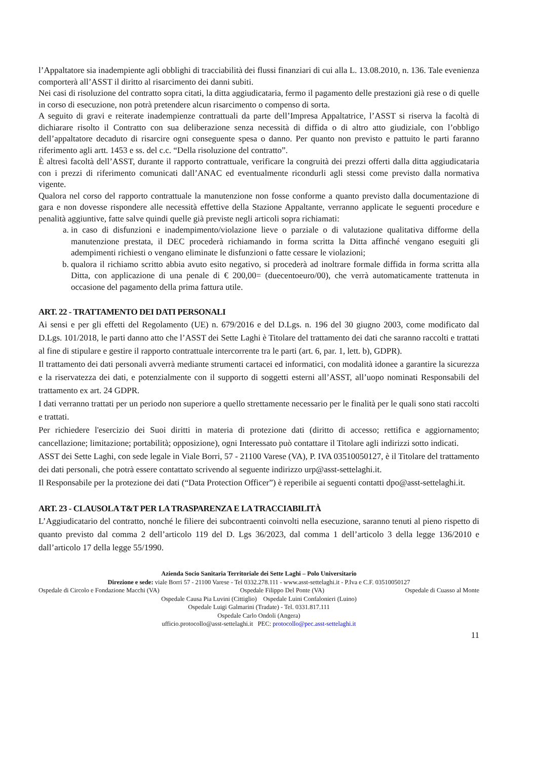l’Appaltatore sia inadempiente agli obblighi di tracciabilità dei flussi finanziari di cui alla L. 13.08.2010, n. 136. Tale evenienza comporterà all’ASST il diritto al risarcimento dei danni subiti.
Nei casi di risoluzione del contratto sopra citati, la ditta aggiudicataria, fermo il pagamento delle prestazioni già rese o di quelle in corso di esecuzione, non potrà pretendere alcun risarcimento o compenso di sorta.
A seguito di gravi e reiterate inadempienze contrattuali da parte dell’Impresa Appaltatrice, l’ASST si riserva la facoltà di dichiarare risolto il Contratto con sua deliberazione senza necessità di diffida o di altro atto giudiziale, con l’obbligo dell’appaltatore decaduto di risarcire ogni conseguente spesa o danno. Per quanto non previsto e pattuito le parti faranno riferimento agli artt. 1453 e ss. del c.c. “Della risoluzione del contratto”.
È altresì facoltà dell’ASST, durante il rapporto contrattuale, verificare la congruità dei prezzi offerti dalla ditta aggiudicataria con i prezzi di riferimento comunicati dall’ANAC ed eventualmente ricondurli agli stessi come previsto dalla normativa vigente.
Qualora nel corso del rapporto contrattuale la manutenzione non fosse conforme a quanto previsto dalla documentazione di gara e non dovesse rispondere alle necessità effettive della Stazione Appaltante, verranno applicate le seguenti procedure e penalità aggiuntive, fatte salve quindi quelle già previste negli articoli sopra richiamati:
a. in caso di disfunzioni e inadempimento/violazione lieve o parziale o di valutazione qualitativa difforme della manutenzione prestata, il DEC procederà richiamando in forma scritta la Ditta affinché vengano eseguiti gli adempimenti richiesti o vengano eliminate le disfunzioni o fatte cessare le violazioni;
b. qualora il richiamo scritto abbia avuto esito negativo, si procederà ad inoltrare formale diffida in forma scritta alla Ditta, con applicazione di una penale di € 200,00= (duecentoeuro/00), che verrà automaticamente trattenuta in occasione del pagamento della prima fattura utile.
ART. 22 - TRATTAMENTO DEI DATI PERSONALI
Ai sensi e per gli effetti del Regolamento (UE) n. 679/2016 e del D.Lgs. n. 196 del 30 giugno 2003, come modificato dal D.Lgs. 101/2018, le parti danno atto che l’ASST dei Sette Laghi è Titolare del trattamento dei dati che saranno raccolti e trattati al fine di stipulare e gestire il rapporto contrattuale intercorrente tra le parti (art. 6, par. 1, lett. b), GDPR).
Il trattamento dei dati personali avverrà mediante strumenti cartacei ed informatici, con modalità idonee a garantire la sicurezza e la riservatezza dei dati, e potenzialmente con il supporto di soggetti esterni all’ASST, all’uopo nominati Responsabili del trattamento ex art. 24 GDPR.
I dati verranno trattati per un periodo non superiore a quello strettamente necessario per le finalità per le quali sono stati raccolti e trattati.
Per richiedere l'esercizio dei Suoi diritti in materia di protezione dati (diritto di accesso; rettifica e aggiornamento; cancellazione; limitazione; portabilità; opposizione), ogni Interessato può contattare il Titolare agli indirizzi sotto indicati.
ASST dei Sette Laghi, con sede legale in Viale Borri, 57 - 21100 Varese (VA), P. IVA 03510050127, è il Titolare del trattamento dei dati personali, che potrà essere contattato scrivendo al seguente indirizzo urp@asst-settelaghi.it.
Il Responsabile per la protezione dei dati (“Data Protection Officer”) è reperibile ai seguenti contatti dpo@asst-settelaghi.it.
ART. 23 - CLAUSOLA T&T PER LA TRASPARENZA E LA TRACCIABILITÀ
L’Aggiudicatario del contratto, nonché le filiere dei subcontraenti coinvolti nella esecuzione, saranno tenuti al pieno rispetto di quanto previsto dal comma 2 dell’articolo 119 del D. Lgs 36/2023, dal comma 1 dell’articolo 3 della legge 136/2010 e dall’articolo 17 della legge 55/1990.
Azienda Socio Sanitaria Territoriale dei Sette Laghi – Polo Universitario
Direzione e sede: viale Borri 57 - 21100 Varese - Tel 0332.278.111 - www.asst-settelaghi.it - P.Iva e C.F. 03510050127
Ospedale di Circolo e Fondazione Macchi (VA) Ospedale Filippo Del Ponte (VA) Ospedale di Cuasso al Monte
Ospedale Causa Pia Luvini (Cittiglio) Ospedale Luini Confalonieri (Luino)
Ospedale Luigi Galmarini (Tradate) - Tel. 0331.817.111
Ospedale Carlo Ondoli (Angera)
ufficio.protocollo@asst-settelaghi.it PEC: protocollo@pec.asst-settelaghi.it
11